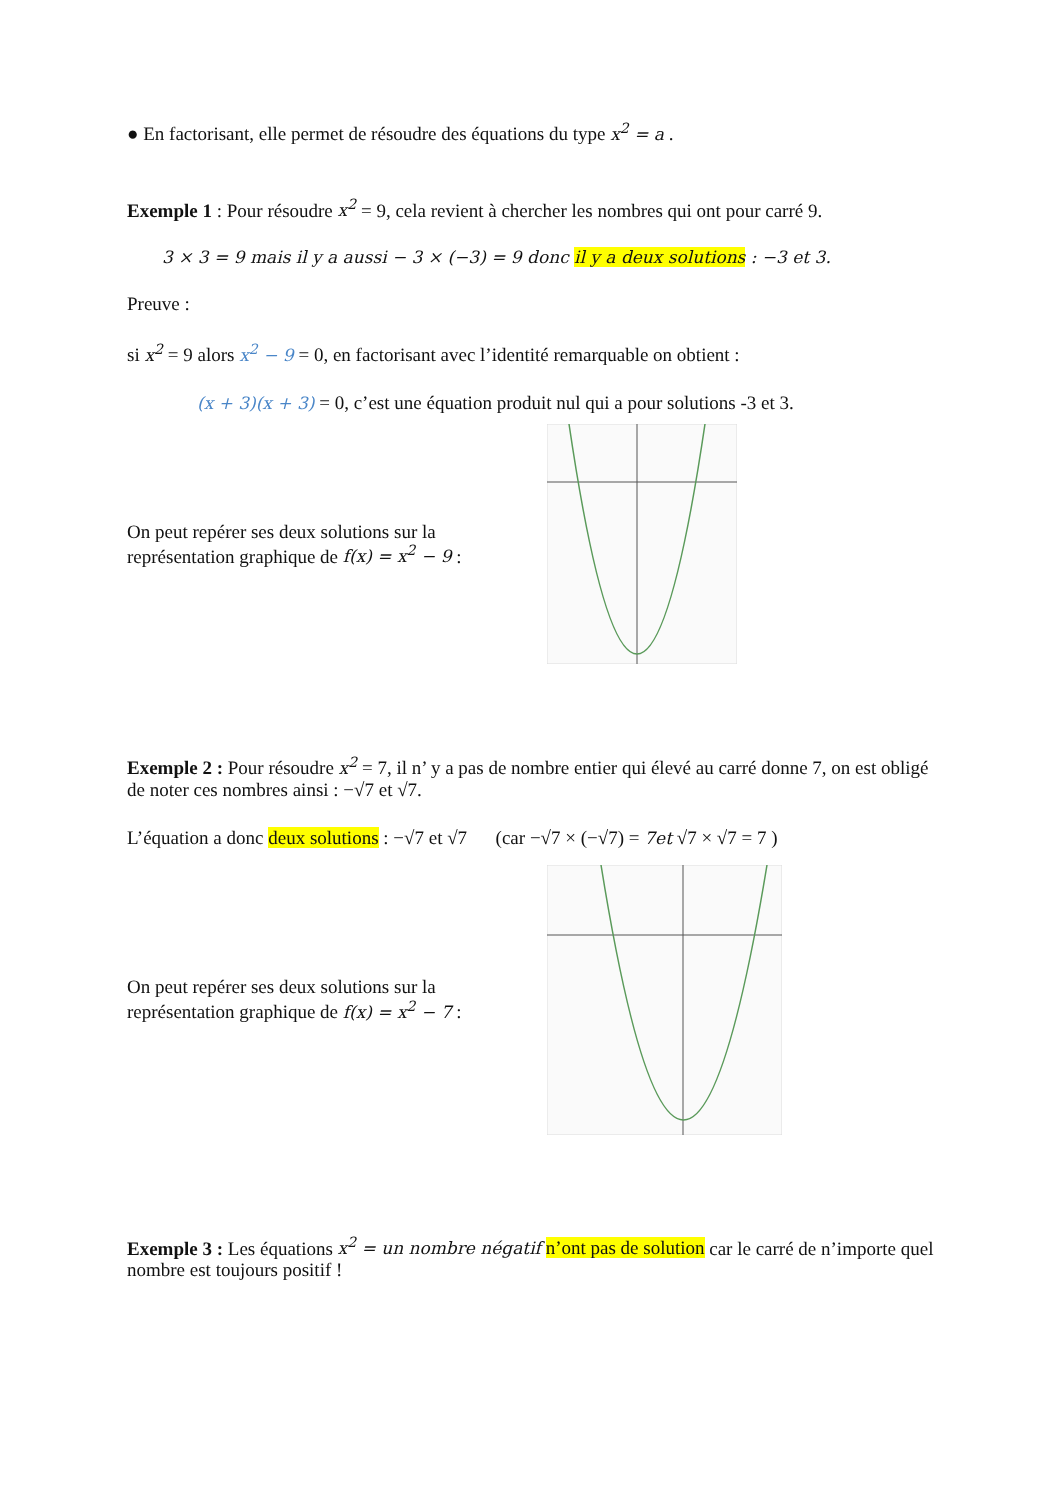● En factorisant, elle permet de résoudre des équations du type x<sup>2</sup> = a .
Exemple 1 : Pour résoudre x<sup>2</sup> = 9, cela revient à chercher les nombres qui ont pour carré 9.
3 × 3 = 9 mais il y a aussi − 3 × (−3) = 9 donc il y a deux solutions : −3 et 3.
Preuve :
si x<sup>2</sup> = 9 alors x<sup>2</sup> − 9 = 0, en factorisant avec l’identité remarquable on obtient :
(x + 3)(x + 3) = 0, c’est une équation produit nul qui a pour solutions -3 et 3.
On peut repérer ses deux solutions sur la représentation graphique de f(x) = x<sup>2</sup> − 9 :
Exemple 2 : Pour résoudre x<sup>2</sup> = 7, il n’ y a pas de nombre entier qui élevé au carré donne 7, on est obligé de noter ces nombres ainsi : −√7 et √7.
L’équation a donc deux solutions : −√7 et √7 (car −√7 × (−√7) = 7et √7 × √7 = 7 )
On peut repérer ses deux solutions sur la représentation graphique de f(x) = x<sup>2</sup> − 7 :
Exemple 3 : Les équations x<sup>2</sup> = un nombre négatif n’ont pas de solution car le carré de n’importe quel nombre est toujours positif !